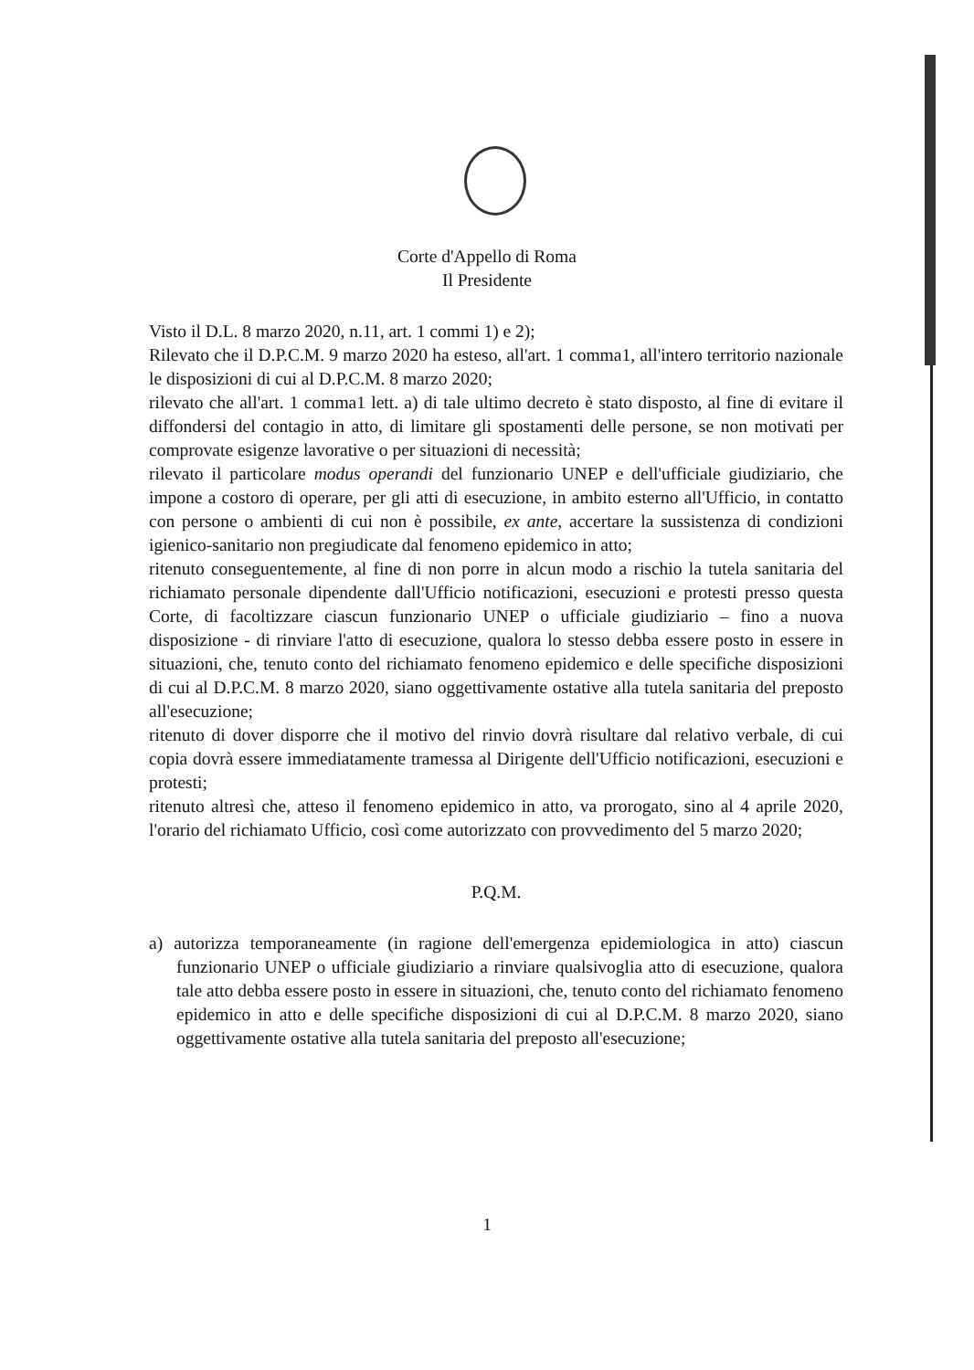Corte d'Appello di Roma
Il Presidente
Visto il D.L. 8 marzo 2020, n.11, art. 1 commi 1) e 2);
Rilevato che il D.P.C.M. 9 marzo 2020 ha esteso, all'art. 1 comma1, all'intero territorio nazionale le disposizioni di cui al D.P.C.M. 8 marzo 2020;
rilevato che all'art. 1 comma1 lett. a) di tale ultimo decreto è stato disposto, al fine di evitare il diffondersi del contagio in atto, di limitare gli spostamenti delle persone, se non motivati per comprovate esigenze lavorative o per situazioni di necessità;
rilevato il particolare modus operandi del funzionario UNEP e dell'ufficiale giudiziario, che impone a costoro di operare, per gli atti di esecuzione, in ambito esterno all'Ufficio, in contatto con persone o ambienti di cui non è possibile, ex ante, accertare la sussistenza di condizioni igienico-sanitario non pregiudicate dal fenomeno epidemico in atto;
ritenuto conseguentemente, al fine di non porre in alcun modo a rischio la tutela sanitaria del richiamato personale dipendente dall'Ufficio notificazioni, esecuzioni e protesti presso questa Corte, di facoltizzare ciascun funzionario UNEP o ufficiale giudiziario – fino a nuova disposizione - di rinviare l'atto di esecuzione, qualora lo stesso debba essere posto in essere in situazioni, che, tenuto conto del richiamato fenomeno epidemico e delle specifiche disposizioni di cui al D.P.C.M. 8 marzo 2020, siano oggettivamente ostative alla tutela sanitaria del preposto all'esecuzione;
ritenuto di dover disporre che il motivo del rinvio dovrà risultare dal relativo verbale, di cui copia dovrà essere immediatamente tramessa al Dirigente dell'Ufficio notificazioni, esecuzioni e protesti;
ritenuto altresì che, atteso il fenomeno epidemico in atto, va prorogato, sino al 4 aprile 2020, l'orario del richiamato Ufficio, così come autorizzato con provvedimento del 5 marzo 2020;
P.Q.M.
a) autorizza temporaneamente (in ragione dell'emergenza epidemiologica in atto) ciascun funzionario UNEP o ufficiale giudiziario a rinviare qualsivoglia atto di esecuzione, qualora tale atto debba essere posto in essere in situazioni, che, tenuto conto del richiamato fenomeno epidemico in atto e delle specifiche disposizioni di cui al D.P.C.M. 8 marzo 2020, siano oggettivamente ostative alla tutela sanitaria del preposto all'esecuzione;
1